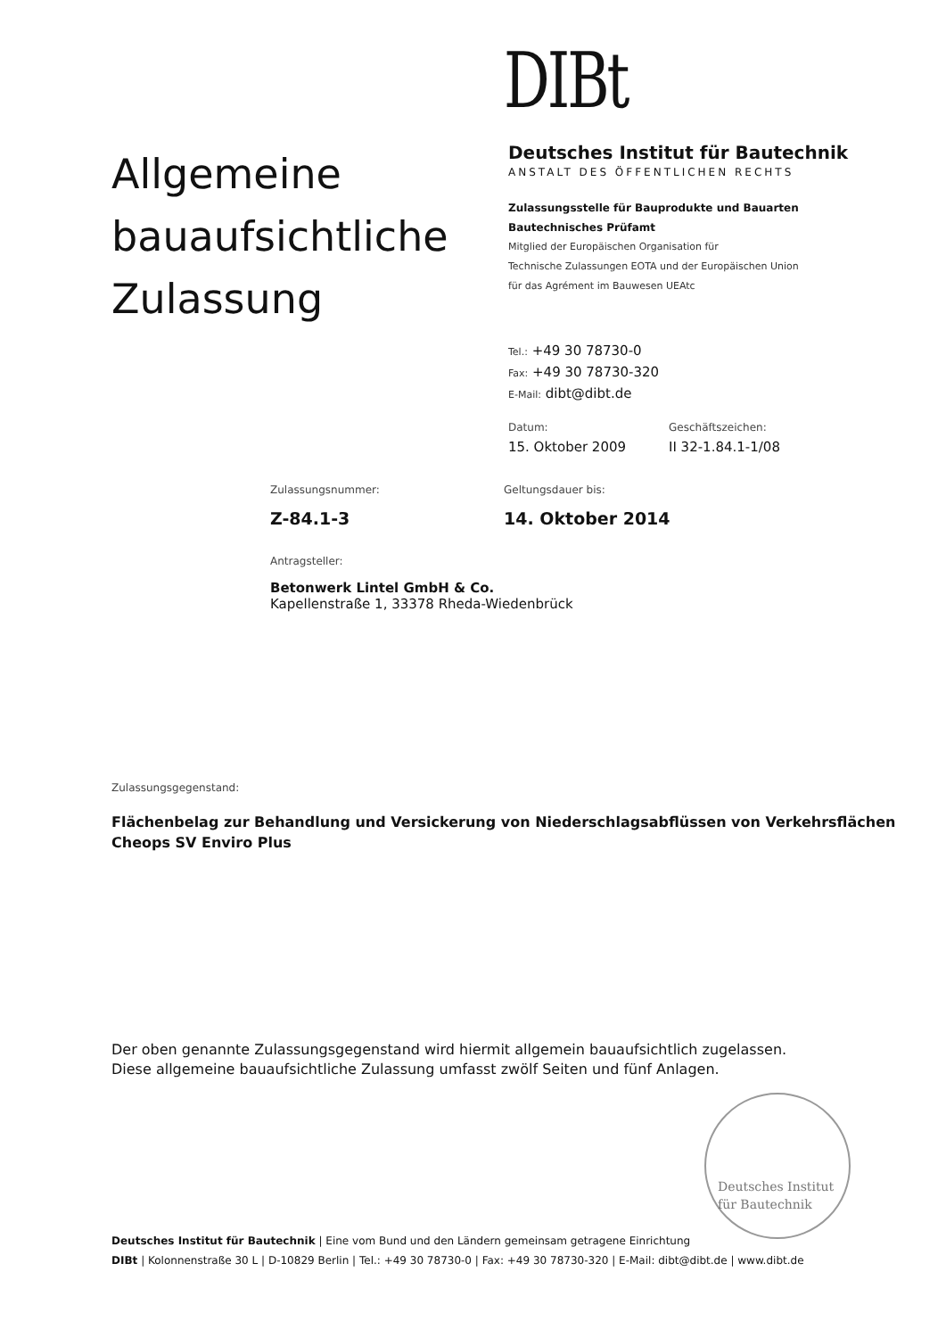DIBt
Allgemeine bauaufsichtliche Zulassung
Deutsches Institut für Bautechnik
ANSTALT DES ÖFFENTLICHEN RECHTS
Zulassungsstelle für Bauprodukte und Bauarten
Bautechnisches Prüfamt
Mitglied der Europäischen Organisation für
Technische Zulassungen EOTA und der Europäischen Union
für das Agrément im Bauwesen UEAtc
Tel.: +49 30 78730-0
Fax: +49 30 78730-320
E-Mail: dibt@dibt.de
Datum:
15. Oktober 2009
Geschäftszeichen:
II 32-1.84.1-1/08
Zulassungsnummer:
Z-84.1-3
Geltungsdauer bis:
14. Oktober 2014
Antragsteller:
Betonwerk Lintel GmbH & Co.
Kapellenstraße 1, 33378 Rheda-Wiedenbrück
Zulassungsgegenstand:
Flächenbelag zur Behandlung und Versickerung von Niederschlagsabflüssen von Verkehrsflächen
Cheops SV Enviro Plus
Der oben genannte Zulassungsgegenstand wird hiermit allgemein bauaufsichtlich zugelassen.
Diese allgemeine bauaufsichtliche Zulassung umfasst zwölf Seiten und fünf Anlagen.
Deutsches Institut
für Bautechnik
Deutsches Institut für Bautechnik | Eine vom Bund und den Ländern gemeinsam getragene Einrichtung
DIBt | Kolonnenstraße 30 L | D-10829 Berlin | Tel.: +49 30 78730-0 | Fax: +49 30 78730-320 | E-Mail: dibt@dibt.de | www.dibt.de